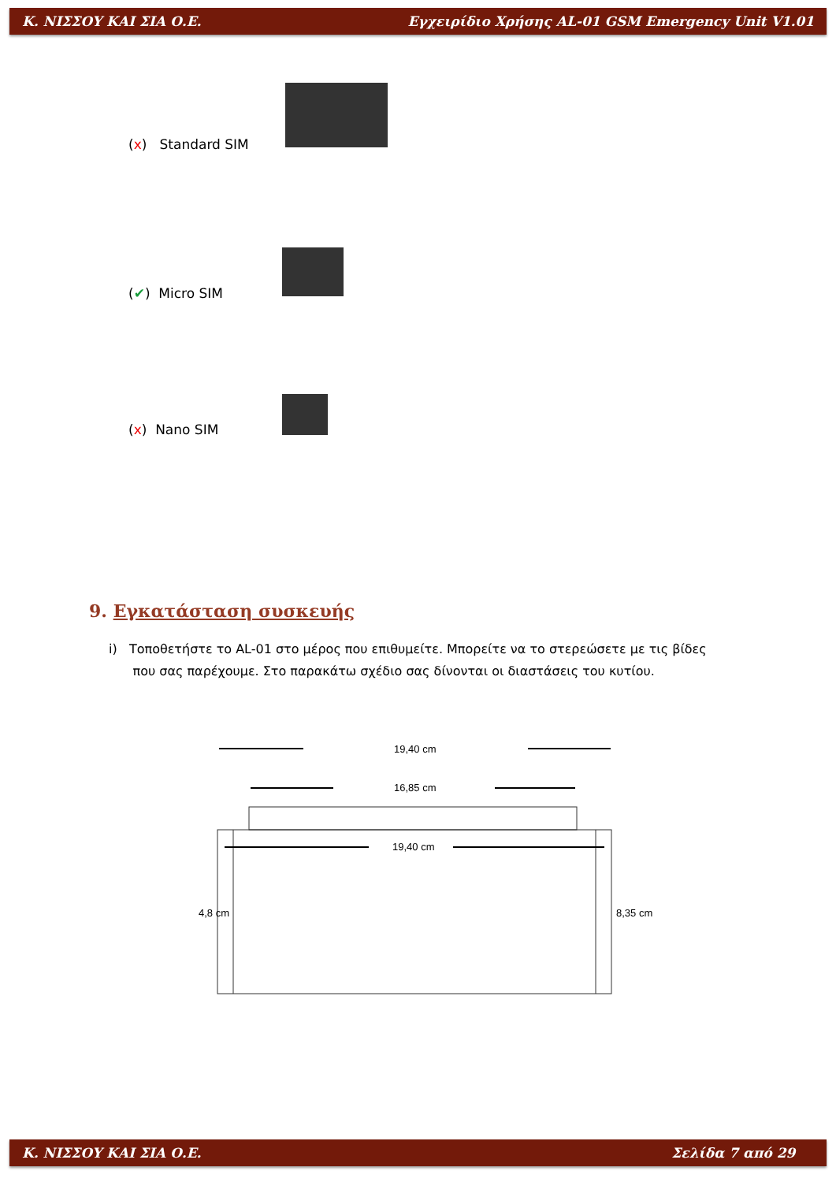Κ. ΝΙΣΣΟΥ ΚΑΙ ΣΙΑ Ο.Ε. Εγχειρίδιο Χρήσης AL-01 GSM Emergency Unit V1.01
(x) Standard SIM
(✔) Micro SIM
(x) Nano SIM
9. Εγκατάσταση συσκευής
i) Τοποθετήστε το AL-01 στο μέρος που επιθυμείτε. Μπορείτε να το στερεώσετε με τις βίδες
που σας παρέχουμε. Στο παρακάτω σχέδιο σας δίνονται οι διαστάσεις του κυτίου.
19,40 cm
16,85 cm
19,40 cm
4,8 cm
8,35 cm
Κ. ΝΙΣΣΟΥ ΚΑΙ ΣΙΑ Ο.Ε. Σελίδα 7 από 29